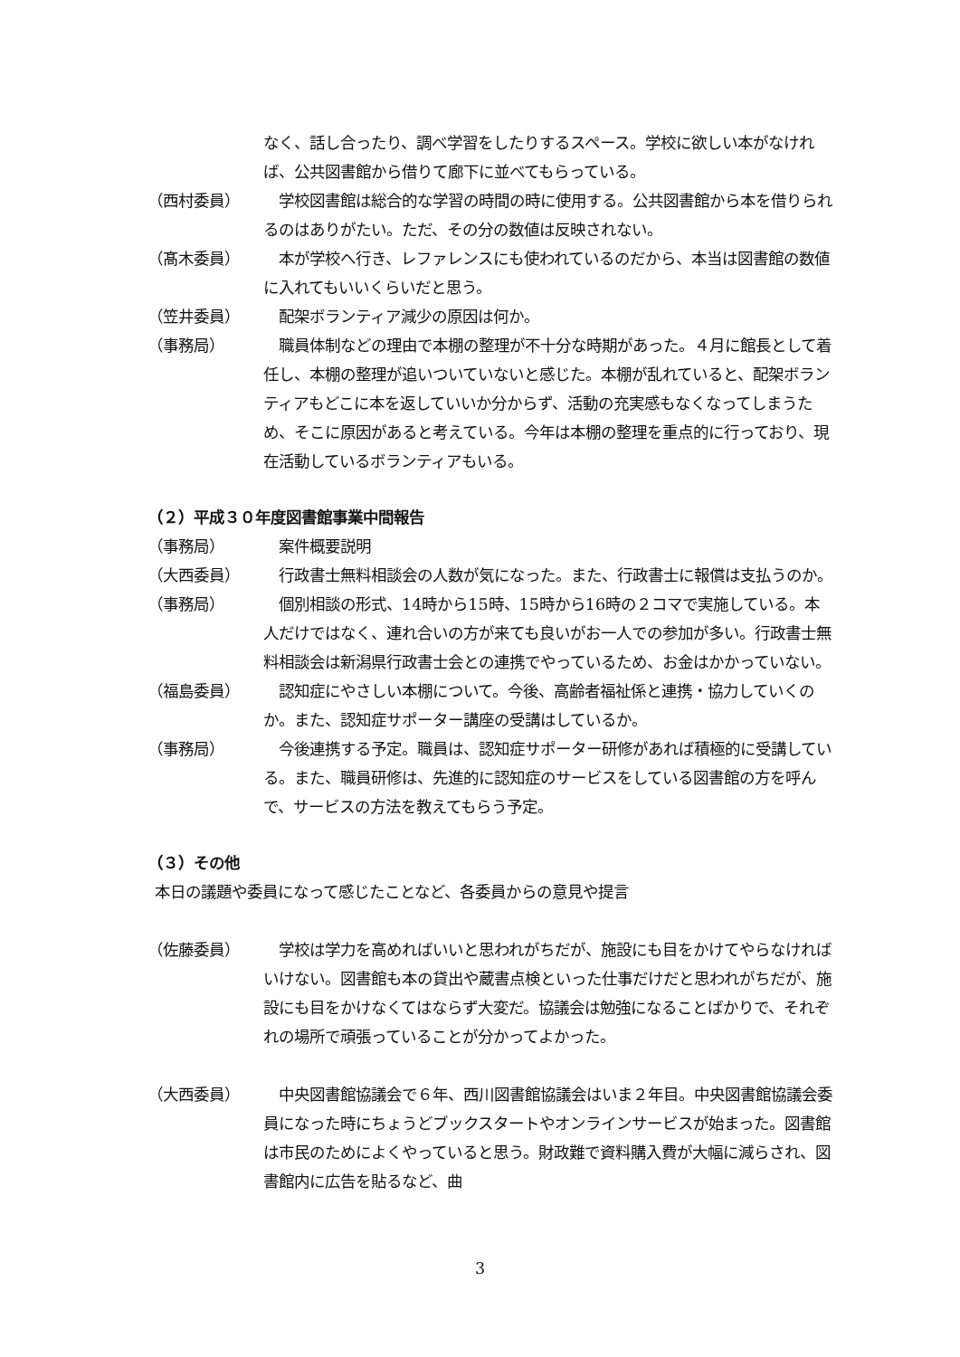なく、話し合ったり、調べ学習をしたりするスペース。学校に欲しい本がなければ、公共図書館から借りて廊下に並べてもらっている。
（西村委員） 　学校図書館は総合的な学習の時間の時に使用する。公共図書館から本を借りられるのはありがたい。ただ、その分の数値は反映されない。
（髙木委員） 　本が学校へ行き、レファレンスにも使われているのだから、本当は図書館の数値に入れてもいいくらいだと思う。
（笠井委員） 　配架ボランティア減少の原因は何か。
（事務局） 　職員体制などの理由で本棚の整理が不十分な時期があった。４月に館長として着任し、本棚の整理が追いついていないと感じた。本棚が乱れていると、配架ボランティアもどこに本を返していいか分からず、活動の充実感もなくなってしまうため、そこに原因があると考えている。今年は本棚の整理を重点的に行っており、現在活動しているボランティアもいる。
（２）平成３０年度図書館事業中間報告
（事務局） 　案件概要説明
（大西委員） 　行政書士無料相談会の人数が気になった。また、行政書士に報償は支払うのか。
（事務局） 　個別相談の形式、14時から15時、15時から16時の２コマで実施している。本人だけではなく、連れ合いの方が来ても良いがお一人での参加が多い。行政書士無料相談会は新潟県行政書士会との連携でやっているため、お金はかかっていない。
（福島委員） 　認知症にやさしい本棚について。今後、高齢者福祉係と連携・協力していくのか。また、認知症サポーター講座の受講はしているか。
（事務局） 　今後連携する予定。職員は、認知症サポーター研修があれば積極的に受講している。また、職員研修は、先進的に認知症のサービスをしている図書館の方を呼んで、サービスの方法を教えてもらう予定。
（３）その他
本日の議題や委員になって感じたことなど、各委員からの意見や提言
（佐藤委員） 　学校は学力を高めればいいと思われがちだが、施設にも目をかけてやらなければいけない。図書館も本の貸出や蔵書点検といった仕事だけだと思われがちだが、施設にも目をかけなくてはならず大変だ。協議会は勉強になることばかりで、それぞれの場所で頑張っていることが分かってよかった。
（大西委員） 　中央図書館協議会で６年、西川図書館協議会はいま２年目。中央図書館協議会委員になった時にちょうどブックスタートやオンラインサービスが始まった。図書館は市民のためによくやっていると思う。財政難で資料購入費が大幅に減らされ、図書館内に広告を貼るなど、曲
3